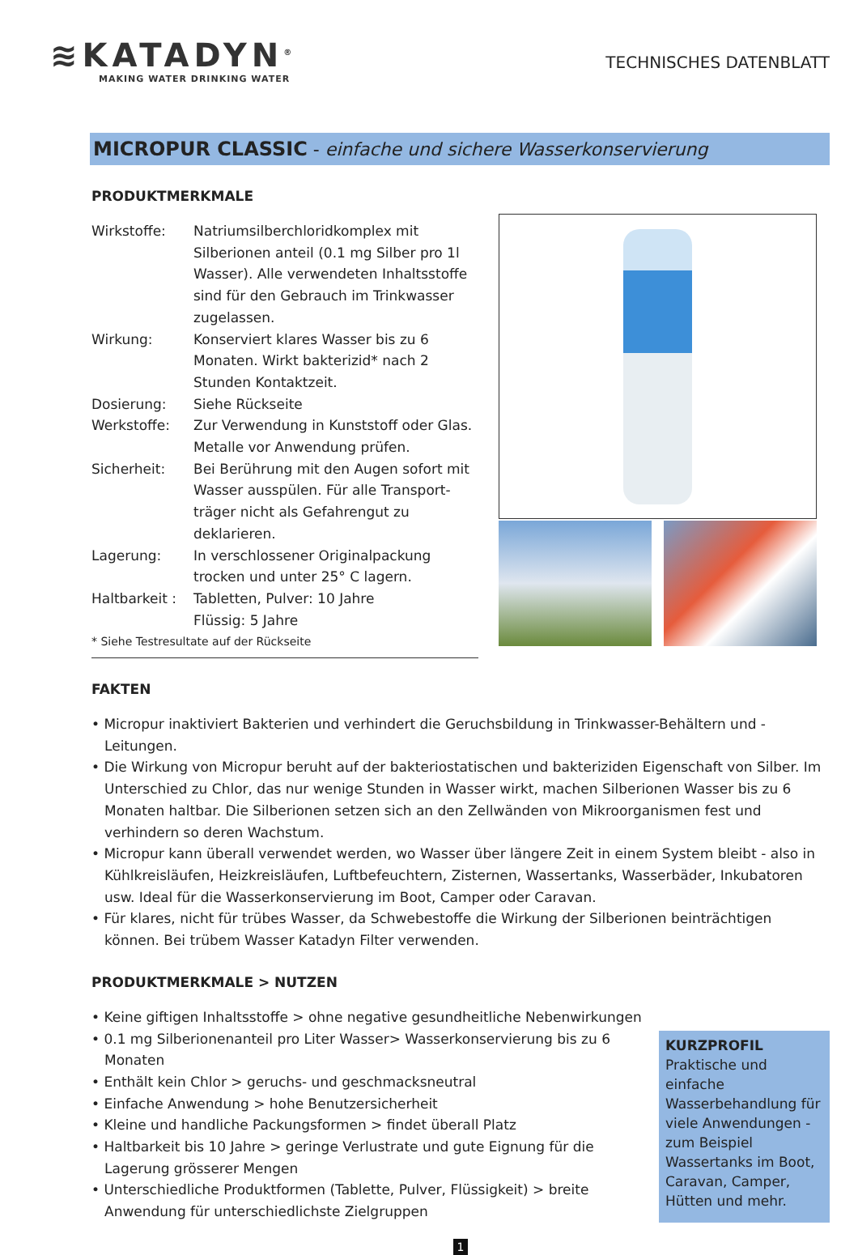≋KATADYN<sup>®</sup>
MAKING WATER DRINKING WATER
TECHNISCHES DATENBLATT
MICROPUR CLASSIC - einfache und sichere Wasserkonservierung
PRODUKTMERKMALE
Wirkstoffe: Natriumsilberchloridkomplex mit Silberionen anteil (0.1 mg Silber pro 1l Wasser). Alle verwendeten Inhaltsstoffe sind für den Gebrauch im Trinkwasser zugelassen.
Wirkung: Konserviert klares Wasser bis zu 6 Monaten. Wirkt bakterizid* nach 2 Stunden Kontaktzeit.
Dosierung: Siehe Rückseite
Werkstoffe: Zur Verwendung in Kunststoff oder Glas. Metalle vor Anwendung prüfen.
Sicherheit: Bei Berührung mit den Augen sofort mit Wasser ausspülen. Für alle Transport-träger nicht als Gefahrengut zu deklarieren.
Lagerung: In verschlossener Originalpackung trocken und unter 25° C lagern.
Haltbarkeit : Tabletten, Pulver: 10 Jahre
Flüssig: 5 Jahre
* Siehe Testresultate auf der Rückseite
FAKTEN
• Micropur inaktiviert Bakterien und verhindert die Geruchsbildung in Trinkwasser-Behältern und -Leitungen.
• Die Wirkung von Micropur beruht auf der bakteriostatischen und bakteriziden Eigenschaft von Silber. Im Unterschied zu Chlor, das nur wenige Stunden in Wasser wirkt, machen Silberionen Wasser bis zu 6 Monaten haltbar. Die Silberionen setzen sich an den Zellwänden von Mikroorganismen fest und verhindern so deren Wachstum.
• Micropur kann überall verwendet werden, wo Wasser über längere Zeit in einem System bleibt - also in Kühlkreisläufen, Heizkreisläufen, Luftbefeuchtern, Zisternen, Wassertanks, Wasserbäder, Inkubatoren usw. Ideal für die Wasserkonservierung im Boot, Camper oder Caravan.
• Für klares, nicht für trübes Wasser, da Schwebestoffe die Wirkung der Silberionen beinträchtigen können. Bei trübem Wasser Katadyn Filter verwenden.
PRODUKTMERKMALE > NUTZEN
• Keine giftigen Inhaltsstoffe > ohne negative gesundheitliche Nebenwirkungen
• 0.1 mg Silberionenanteil pro Liter Wasser> Wasserkonservierung bis zu 6 Monaten
• Enthält kein Chlor > geruchs- und geschmacksneutral
• Einfache Anwendung > hohe Benutzersicherheit
• Kleine und handliche Packungsformen > findet überall Platz
• Haltbarkeit bis 10 Jahre > geringe Verlustrate und gute Eignung für die Lagerung grösserer Mengen
• Unterschiedliche Produktformen (Tablette, Pulver, Flüssigkeit) > breite Anwendung für unterschiedlichste Zielgruppen
KURZPROFIL
Praktische und einfache Wasserbehandlung für viele Anwendungen - zum Beispiel Wassertanks im Boot, Caravan, Camper, Hütten und mehr.
1